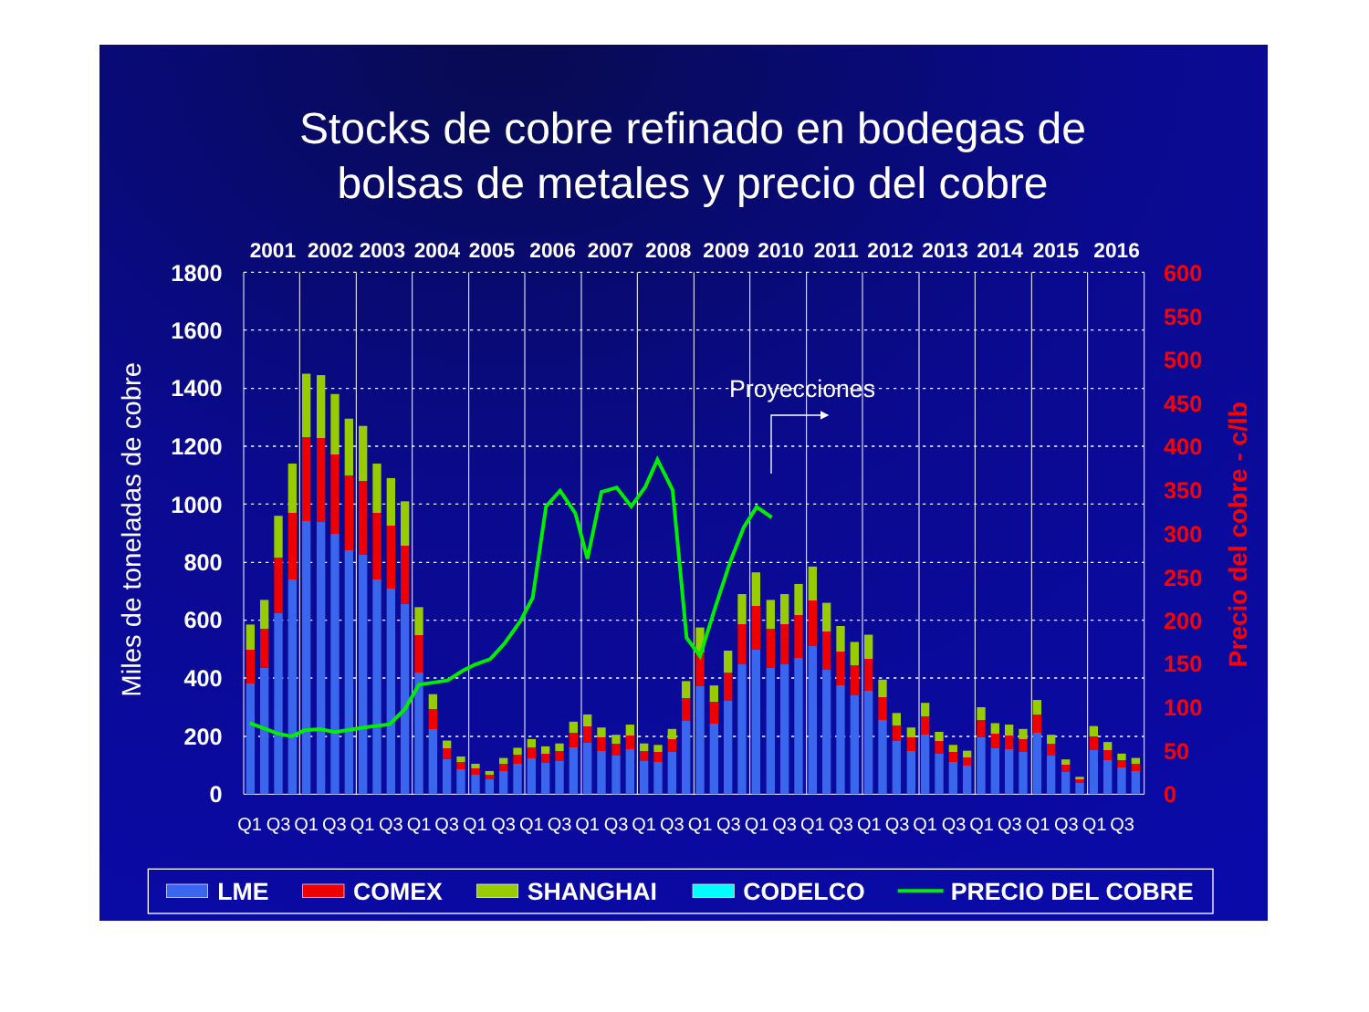Stocks de cobre refinado en bodegas de
bolsas de metales y precio del cobre
2001
2002
2003
2004
2005
2006
2007
2008
2009
2010
2011
2012
2013
2014
2015
2016
1800
1600
1400
1200
1000
800
600
400
200
0
Miles de toneladas de cobre
Proyecciones
600
550
500
450
400
350
300
250
200
150
100
50
0
Precio del cobre - c/lb
Q1
Q3
Q1
Q3
Q1
Q3
Q1
Q3
Q1
Q3
Q1
Q3
Q1
Q3
Q1
Q3
Q1
Q3
Q1
Q3
Q1
Q3
Q1
Q3
Q1
Q3
Q1
Q3
Q1
Q3
Q1
Q3
LME
COMEX
SHANGHAI
CODELCO
PRECIO DEL COBRE